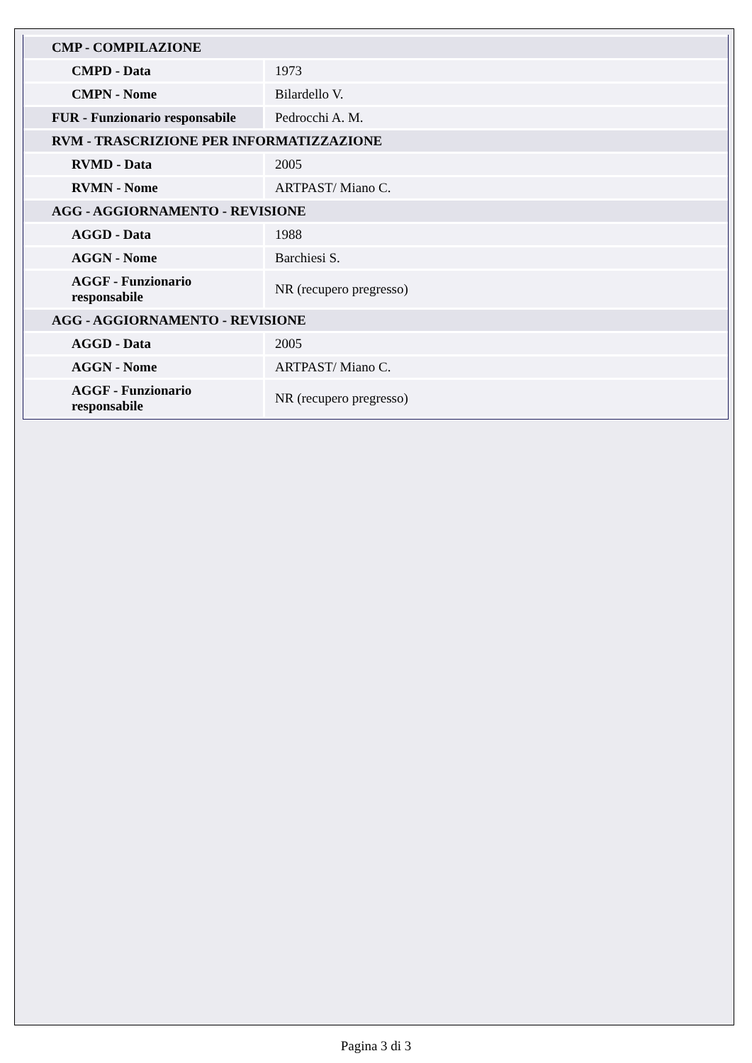| CMP - COMPILAZIONE | |
| CMPD - Data | 1973 |
| CMPN - Nome | Bilardello V. |
| FUR - Funzionario responsabile | Pedrocchi A. M. |
| RVM - TRASCRIZIONE PER INFORMATIZZAZIONE | |
| RVMD - Data | 2005 |
| RVMN - Nome | ARTPAST/ Miano C. |
| AGG - AGGIORNAMENTO - REVISIONE | |
| AGGD - Data | 1988 |
| AGGN - Nome | Barchiesi S. |
| AGGF - Funzionario responsabile | NR (recupero pregresso) |
| AGG - AGGIORNAMENTO - REVISIONE | |
| AGGD - Data | 2005 |
| AGGN - Nome | ARTPAST/ Miano C. |
| AGGF - Funzionario responsabile | NR (recupero pregresso) |
Pagina 3 di 3